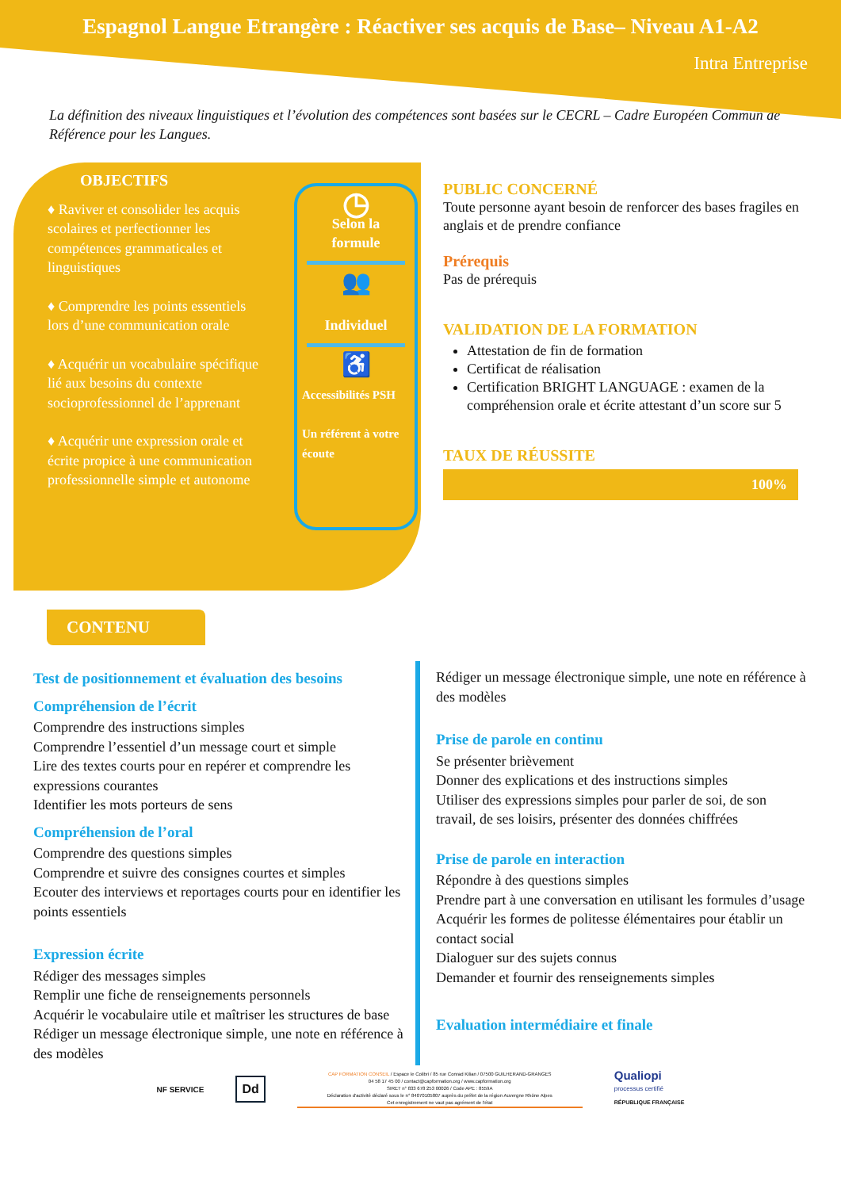Espagnol Langue Etrangère : Réactiver ses acquis de Base– Niveau A1-A2
Intra Entreprise
La définition des niveaux linguistiques et l’évolution des compétences sont basées sur le CECRL – Cadre Européen Commun de Référence pour les Langues.
OBJECTIFS
♦ Raviver et consolider les acquis scolaires et perfectionner les compétences grammaticales et linguistiques
♦ Comprendre les points essentiels lors d’une communication orale
♦ Acquérir un vocabulaire spécifique lié aux besoins du contexte socioprofessionnel de l’apprenant
♦ Acquérir une expression orale et écrite propice à une communication professionnelle simple et autonome
◷
Selon la
formule
👥
Individuel
♿
Accessibilités PSH
Un référent à votre écoute
PUBLIC CONCERNÉ
Toute personne ayant besoin de renforcer des bases fragiles en anglais et de prendre confiance
Prérequis
Pas de prérequis
VALIDATION DE LA FORMATION
Attestation de fin de formation
Certificat de réalisation
Certification BRIGHT LANGUAGE : examen de la compréhension orale et écrite attestant d’un score sur 5
TAUX DE RÉUSSITE
100%
CONTENU
Test de positionnement et évaluation des besoins
Compréhension de l’écrit
Comprendre des instructions simples
Comprendre l’essentiel d’un message court et simple
Lire des textes courts pour en repérer et comprendre les expressions courantes
Identifier les mots porteurs de sens
Compréhension de l’oral
Comprendre des questions simples
Comprendre et suivre des consignes courtes et simples
Ecouter des interviews et reportages courts pour en identifier les points essentiels
Expression écrite
Rédiger des messages simples
Remplir une fiche de renseignements personnels
Acquérir le vocabulaire utile et maîtriser les structures de base
Rédiger un message électronique simple, une note en référence à des modèles
Rédiger un message électronique simple, une note en référence à des modèles
Prise de parole en continu
Se présenter brièvement
Donner des explications et des instructions simples
Utiliser des expressions simples pour parler de soi, de son travail, de ses loisirs, présenter des données chiffrées
Prise de parole en interaction
Répondre à des questions simples
Prendre part à une conversation en utilisant les formules d’usage
Acquérir les formes de politesse élémentaires pour établir un contact social
Dialoguer sur des sujets connus
Demander et fournir des renseignements simples
Evaluation intermédiaire et finale
NF SERVICE
Dd
CAP FORMATION CONSEIL / Espace le Colibri / 85 rue Conrad Kilian / 07500 GUILHERAND-GRANGES
04 58 17 45 00 / contact@capformation.org / www.capformation.org
SIRET n° 833 678 253 00026 / Code APE : 8559A
Déclaration d'activité déclaré sous le n° 84070105807 auprès du préfet de la région Auvergne Rhône Alpes
Cet enregistrement ne vaut pas agrément de l'état
Qualiopi
processus certifié
RÉPUBLIQUE FRANÇAISE